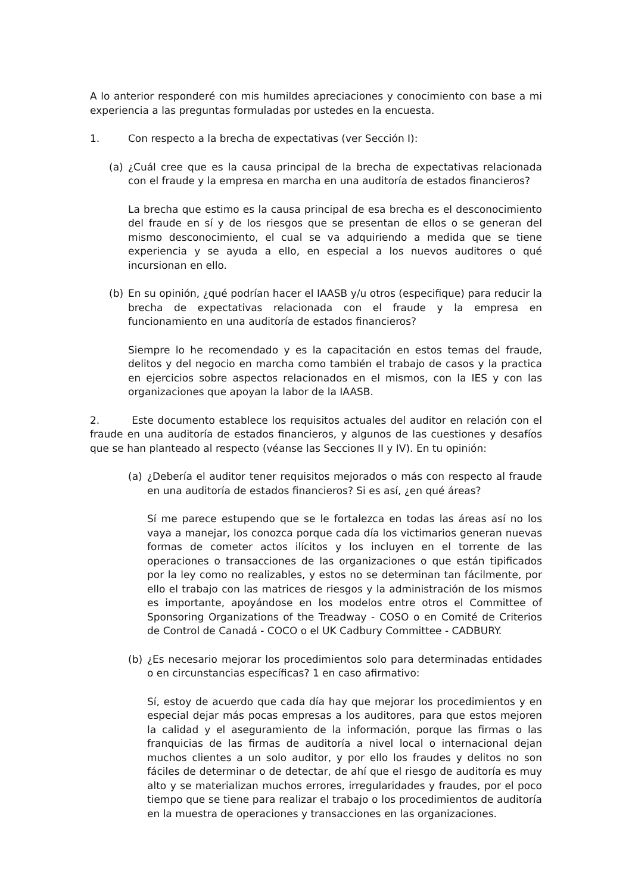A lo anterior responderé con mis humildes apreciaciones y conocimiento con base a mi experiencia a las preguntas formuladas por ustedes en la encuesta.
1. Con respecto a la brecha de expectativas (ver Sección I):
(a) ¿Cuál cree que es la causa principal de la brecha de expectativas relacionada con el fraude y la empresa en marcha en una auditoría de estados financieros?
La brecha que estimo es la causa principal de esa brecha es el desconocimiento del fraude en sí y de los riesgos que se presentan de ellos o se generan del mismo desconocimiento, el cual se va adquiriendo a medida que se tiene experiencia y se ayuda a ello, en especial a los nuevos auditores o qué incursionan en ello.
(b) En su opinión, ¿qué podrían hacer el IAASB y/u otros (especifique) para reducir la brecha de expectativas relacionada con el fraude y la empresa en funcionamiento en una auditoría de estados financieros?
Siempre lo he recomendado y es la capacitación en estos temas del fraude, delitos y del negocio en marcha como también el trabajo de casos y la practica en ejercicios sobre aspectos relacionados en el mismos, con la IES y con las organizaciones que apoyan la labor de la IAASB.
2. Este documento establece los requisitos actuales del auditor en relación con el fraude en una auditoría de estados financieros, y algunos de las cuestiones y desafíos que se han planteado al respecto (véanse las Secciones II y IV). En tu opinión:
(a) ¿Debería el auditor tener requisitos mejorados o más con respecto al fraude en una auditoría de estados financieros? Si es así, ¿en qué áreas?
Sí me parece estupendo que se le fortalezca en todas las áreas así no los vaya a manejar, los conozca porque cada día los victimarios generan nuevas formas de cometer actos ilícitos y los incluyen en el torrente de las operaciones o transacciones de las organizaciones o que están tipificados por la ley como no realizables, y estos no se determinan tan fácilmente, por ello el trabajo con las matrices de riesgos y la administración de los mismos es importante, apoyándose en los modelos entre otros el Committee of Sponsoring Organizations of the Treadway - COSO o en Comité de Criterios de Control de Canadá - COCO o el UK Cadbury Committee - CADBURY.
(b) ¿Es necesario mejorar los procedimientos solo para determinadas entidades o en circunstancias específicas? 1 en caso afirmativo:
Sí, estoy de acuerdo que cada día hay que mejorar los procedimientos y en especial dejar más pocas empresas a los auditores, para que estos mejoren la calidad y el aseguramiento de la información, porque las firmas o las franquicias de las firmas de auditoría a nivel local o internacional dejan muchos clientes a un solo auditor, y por ello los fraudes y delitos no son fáciles de determinar o de detectar, de ahí que el riesgo de auditoría es muy alto y se materializan muchos errores, irregularidades y fraudes, por el poco tiempo que se tiene para realizar el trabajo o los procedimientos de auditoría en la muestra de operaciones y transacciones en las organizaciones.